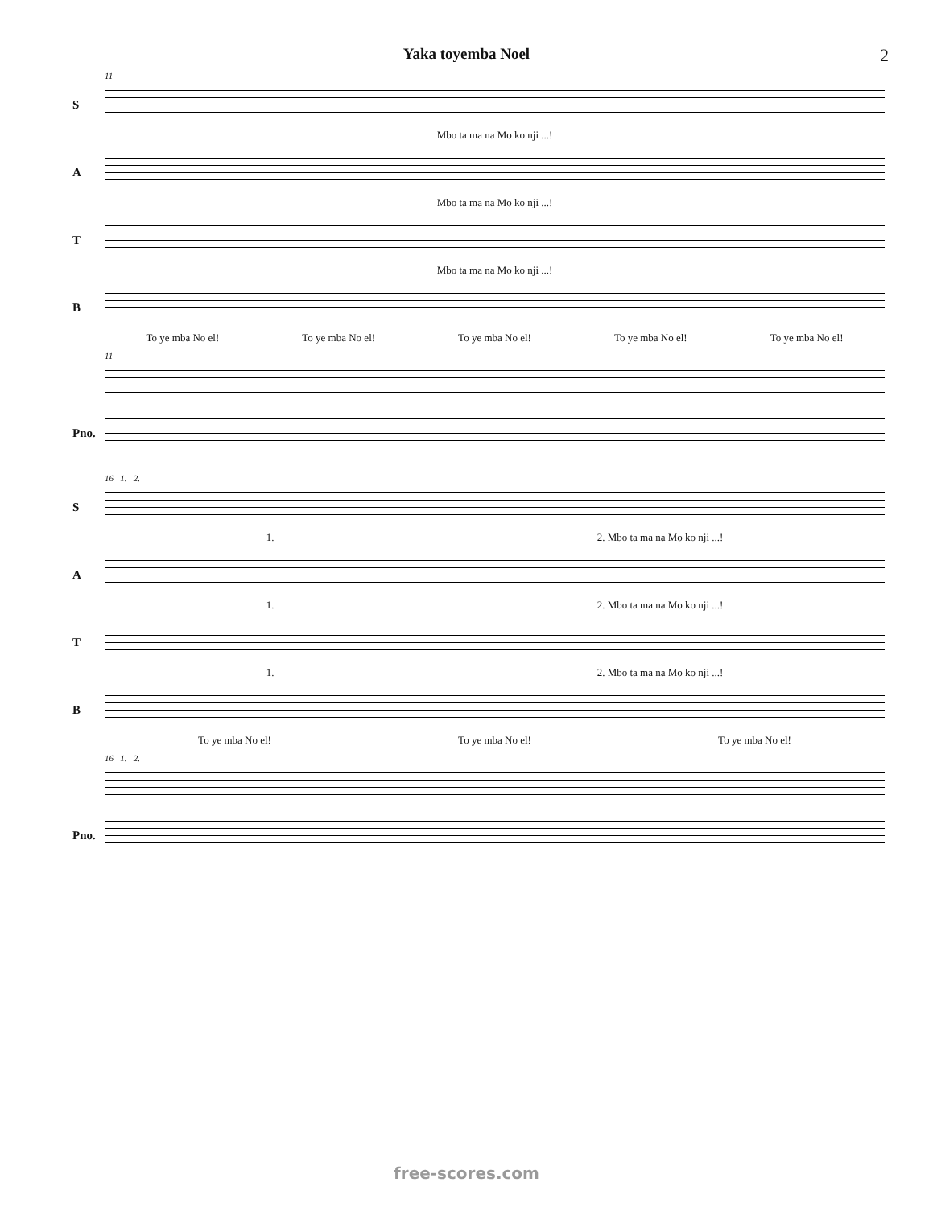Yaka toyemba Noel 2
11
S
Mbo ta ma na Mo ko nji ...!
A
Mbo ta ma na Mo ko nji ...!
T
Mbo ta ma na Mo ko nji ...!
B
To ye mba No el! To ye mba No el! To ye mba No el! To ye mba No el! To ye mba No el!
11
Pno.
16 1. 2.
S
1. 2. Mbo ta ma na Mo ko nji ...!
A
1. 2. Mbo ta ma na Mo ko nji ...!
T
1. 2. Mbo ta ma na Mo ko nji ...!
B
To ye mba No el! To ye mba No el! To ye mba No el!
16 1. 2.
Pno.
free-scores.com